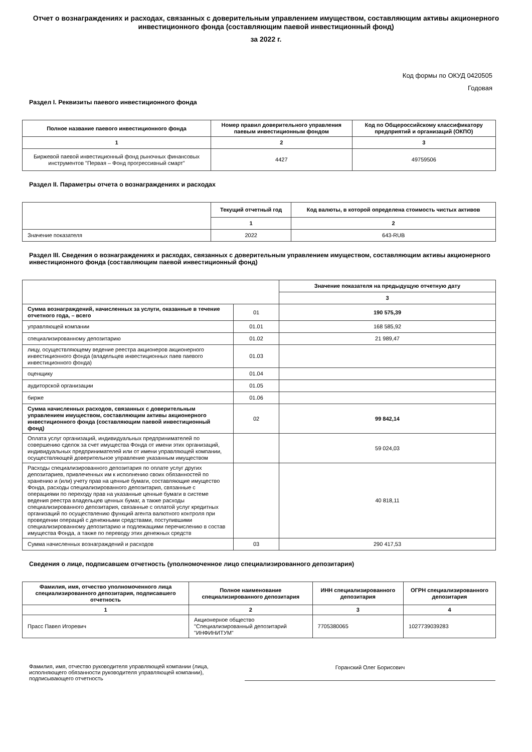Отчет о вознаграждениях и расходах, связанных с доверительным управлением имуществом, составляющим активы акционерного инвестиционного фонда (составляющим паевой инвестиционный фонд)
за 2022 г.
Код формы по ОКУД 0420505
Годовая
Раздел I. Реквизиты паевого инвестиционного фонда
| Полное название паевого инвестиционного фонда | Номер правил доверительного управления паевым инвестиционным фондом | Код по Общероссийскому классификатору предприятий и организаций (ОКПО) |
| --- | --- | --- |
| 1 | 2 | 3 |
| Биржевой паевой инвестиционный фонд рыночных финансовых инструментов "Первая – Фонд прогрессивный смарт" | 4427 | 49759506 |
Раздел II. Параметры отчета о вознаграждениях и расходах
| | Текущий отчетный год | Код валюты, в которой определена стоимость чистых активов |
| | 1 | 2 |
| Значение показателя | 2022 | 643-RUB |
Раздел III. Сведения о вознаграждениях и расходах, связанных с доверительным управлением имуществом, составляющим активы акционерного инвестиционного фонда (составляющим паевой инвестиционный фонд)
| | | Значение показателя на предыдущую отчетную дату |
| | | 3 |
| Сумма вознаграждений, начисленных за услуги, оказанные в течение отчетного года, – всего | 01 | 190 575,39 |
| управляющей компании | 01.01 | 168 585,92 |
| специализированному депозитарию | 01.02 | 21 989,47 |
| лицу, осуществляющему ведение реестра акционеров акционерного инвестиционного фонда (владельцев инвестиционных паев паевого инвестиционного фонда) | 01.03 | |
| оценщику | 01.04 | |
| аудиторской организации | 01.05 | |
| бирже | 01.06 | |
| Сумма начисленных расходов, связанных с доверительным управлением имуществом, составляющим активы акционерного инвестиционного фонда (составляющим паевой инвестиционный фонд) | 02 | 99 842,14 |
| Оплата услуг организаций, индивидуальных предпринимателей по совершению сделок за счет имущества Фонда от имени этих организаций, индивидуальных предпринимателей или от имени управляющей компании, осуществляющей доверительное управление указанным имуществом | | 59 024,03 |
| Расходы специализированного депозитария по оплате услуг других депозитариев, привлеченных им к исполнению своих обязанностей по хранению и (или) учету прав на ценные бумаги, составляющие имущество Фонда, расходы специализированного депозитария, связанные с операциями по переходу прав на указанные ценные бумаги в системе ведения реестра владельцев ценных бумаг, а также расходы специализированного депозитария, связанные с оплатой услуг кредитных организаций по осуществлению функций агента валютного контроля при проведении операций с денежными средствами, поступившими специализированному депозитарию и подлежащими перечислению в состав имущества Фонда, а также по переводу этих денежных средств | | 40 818,11 |
| Сумма начисленных вознаграждений и расходов | 03 | 290 417,53 |
Сведения о лице, подписавшем отчетность (уполномоченное лицо специализированного депозитария)
| Фамилия, имя, отчество уполномоченного лица специализированного депозитария, подписавшего отчетность | Полное наименование специализированного депозитария | ИНН специализированного депозитария | ОГРН специализированного депозитария |
| --- | --- | --- | --- |
| 1 | 2 | 3 | 4 |
| Прасс Павел Игоревич | Акционерное общество "Специализированный депозитарий "ИНФИНИТУМ" | 7705380065 | 1027739039283 |
Фамилия, имя, отчество руководителя управляющей компании (лица, исполняющего обязанности руководителя управляющей компании), подписывающего отчетность
Горанский Олег Борисович